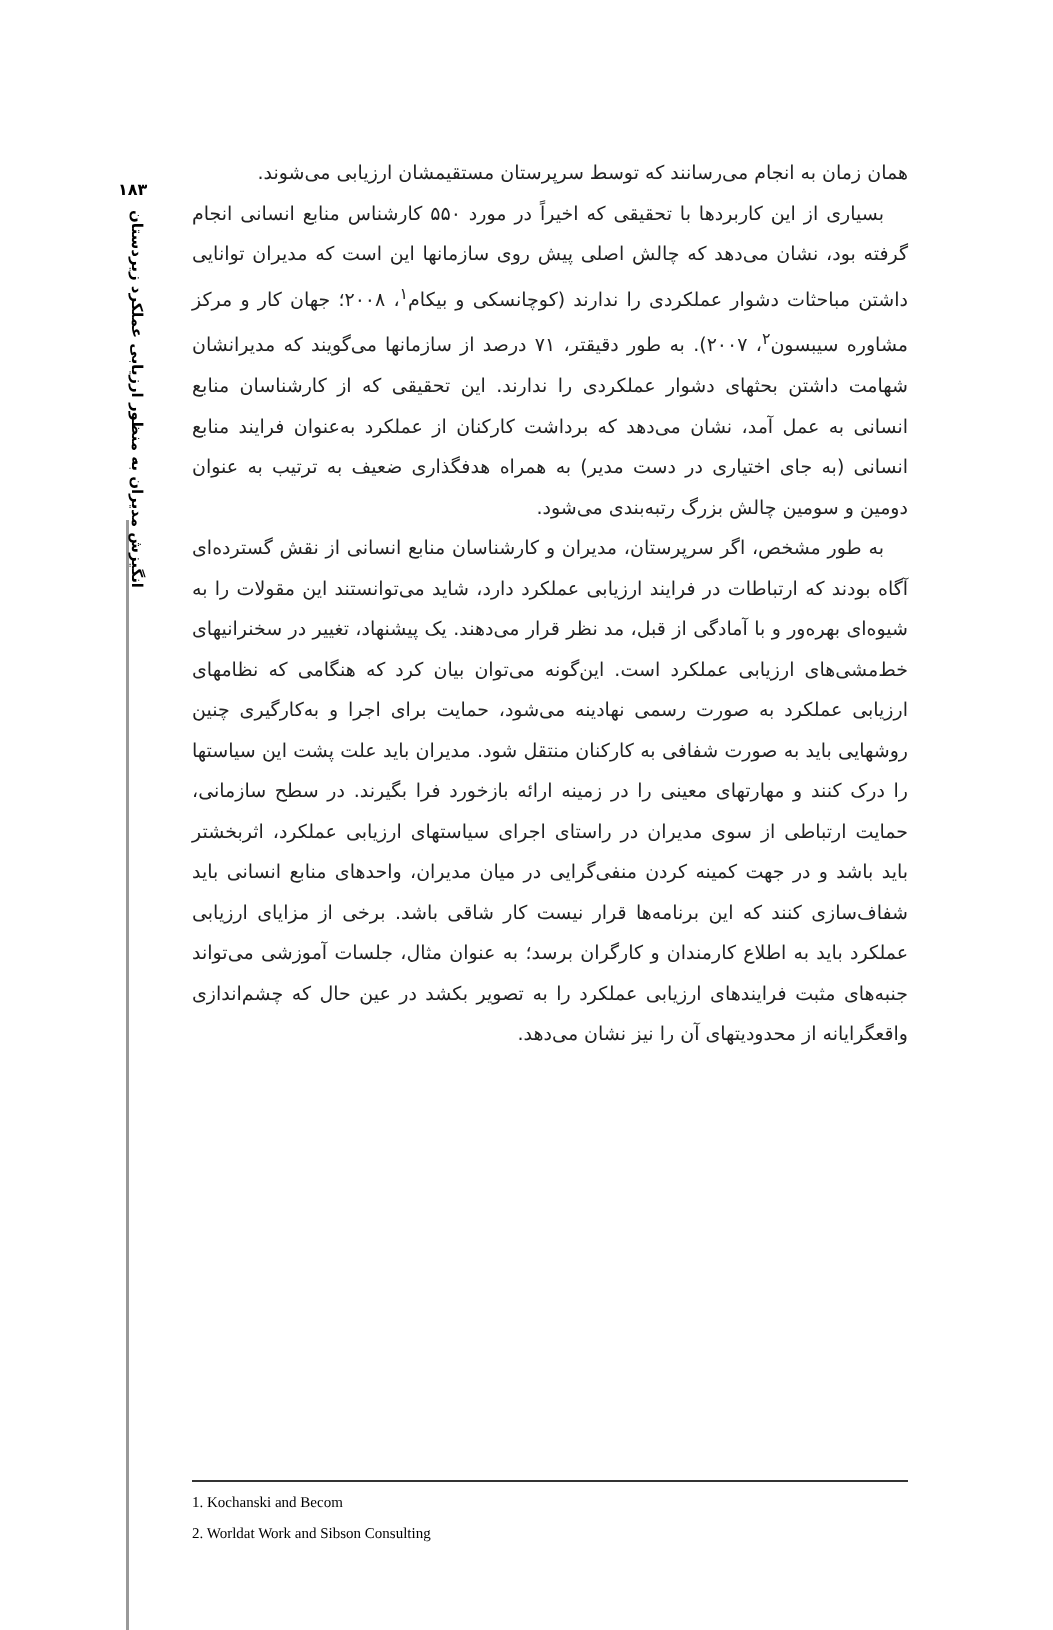۱۸۳
انگیزش مدیران به منظور ارزیابی عملکرد زیردستان
همان زمان به انجام می‌رسانند که توسط سرپرستان مستقیمشان ارزیابی می‌شوند.
بسیاری از این کاربردها با تحقیقی که اخیراً در مورد ۵۵۰ کارشناس منابع انسانی انجام گرفته بود، نشان می‌دهد که چالش اصلی پیش روی سازمانها این است که مدیران توانایی داشتن مباحثات دشوار عملکردی را ندارند (کوچانسکی و بیکام<sup>۱</sup>، ۲۰۰۸؛ جهان کار و مرکز مشاوره سیبسون<sup>۲</sup>، ۲۰۰۷). به طور دقیقتر، ۷۱ درصد از سازمانها می‌گویند که مدیرانشان شهامت داشتن بحثهای دشوار عملکردی را ندارند. این تحقیقی که از کارشناسان منابع انسانی به عمل آمد، نشان می‌دهد که برداشت کارکنان از عملکرد به‌عنوان فرایند منابع انسانی (به جای اختیاری در دست مدیر) به همراه هدفگذاری ضعیف به ترتیب به عنوان دومین و سومین چالش بزرگ رتبه‌بندی می‌شود.
به طور مشخص، اگر سرپرستان، مدیران و کارشناسان منابع انسانی از نقش گسترده‌ای آگاه بودند که ارتباطات در فرایند ارزیابی عملکرد دارد، شاید می‌توانستند این مقولات را به شیوه‌ای بهره‌ور و با آمادگی از قبل، مد نظر قرار می‌دهند. یک پیشنهاد، تغییر در سخنرانیهای خط‌مشی‌های ارزیابی عملکرد است. این‌گونه می‌توان بیان کرد که هنگامی که نظامهای ارزیابی عملکرد به صورت رسمی نهادینه می‌شود، حمایت برای اجرا و به‌کارگیری چنین روشهایی باید به صورت شفافی به کارکنان منتقل شود. مدیران باید علت پشت این سیاستها را درک کنند و مهارتهای معینی را در زمینه ارائه بازخورد فرا بگیرند. در سطح سازمانی، حمایت ارتباطی از سوی مدیران در راستای اجرای سیاستهای ارزیابی عملکرد، اثربخشتر باید باشد و در جهت کمینه کردن منفی‌گرایی در میان مدیران، واحدهای منابع انسانی باید شفاف‌سازی کنند که این برنامه‌ها قرار نیست کار شاقی باشد. برخی از مزایای ارزیابی عملکرد باید به اطلاع کارمندان و کارگران برسد؛ به عنوان مثال، جلسات آموزشی می‌تواند جنبه‌های مثبت فرایندهای ارزیابی عملکرد را به تصویر بکشد در عین حال که چشم‌اندازی واقعگرایانه از محدودیتهای آن را نیز نشان می‌دهد.
1. Kochanski and Becom
2. Worldat Work and Sibson Consulting